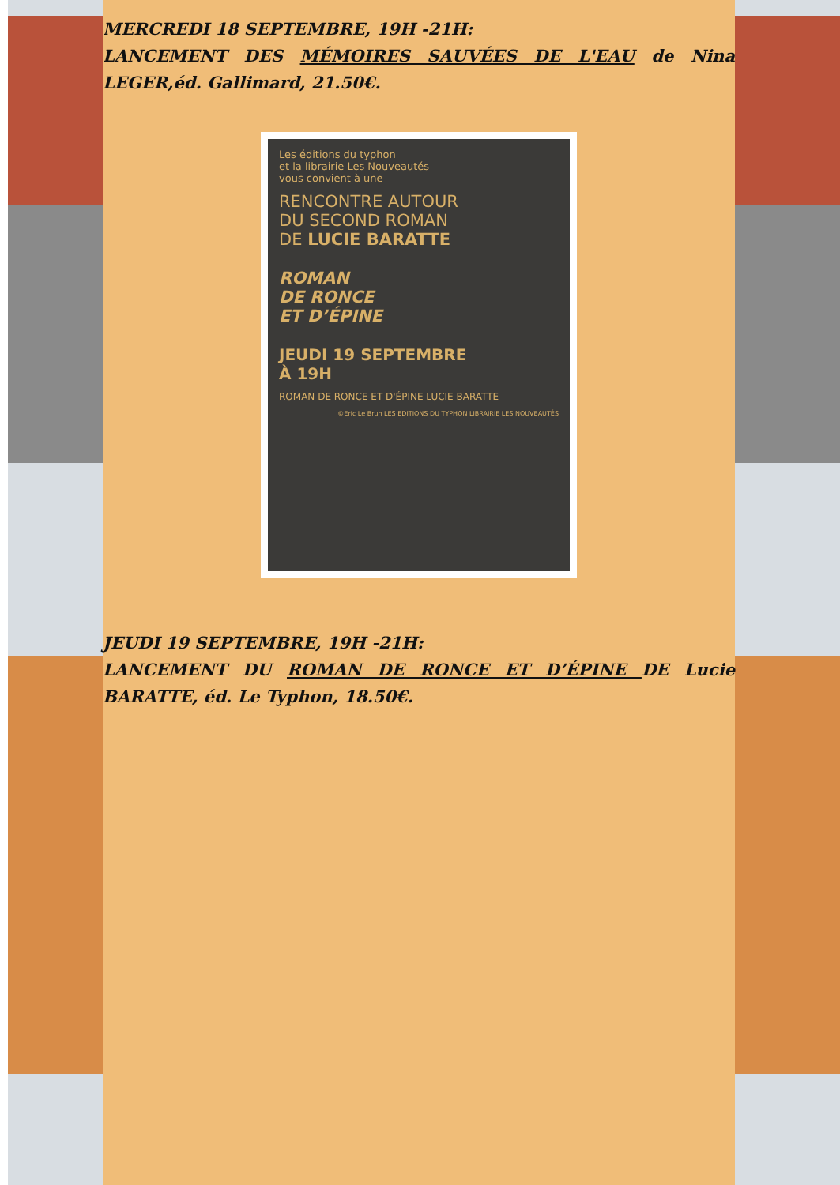MERCREDI 18 SEPTEMBRE, 19H -21H:
LANCEMENT DES MÉMOIRES SAUVÉES DE L'EAU de Nina LEGER,éd. Gallimard, 21.50€.
Les éditions du typhon
et la librairie Les Nouveautés
vous convient à une
RENCONTRE AUTOUR
DU SECOND ROMAN
DE LUCIE BARATTE
ROMAN
DE RONCE
ET D’ÉPINE
JEUDI 19 SEPTEMBRE
À 19H
ROMAN DE RONCE ET D'ÉPINE LUCIE BARATTE
©Eric Le Brun LES EDITIONS DU TYPHON LIBRAIRIE LES NOUVEAUTÉS
JEUDI 19 SEPTEMBRE, 19H -21H:
LANCEMENT DU ROMAN DE RONCE ET D’ÉPINE DE Lucie BARATTE, éd. Le Typhon, 18.50€.